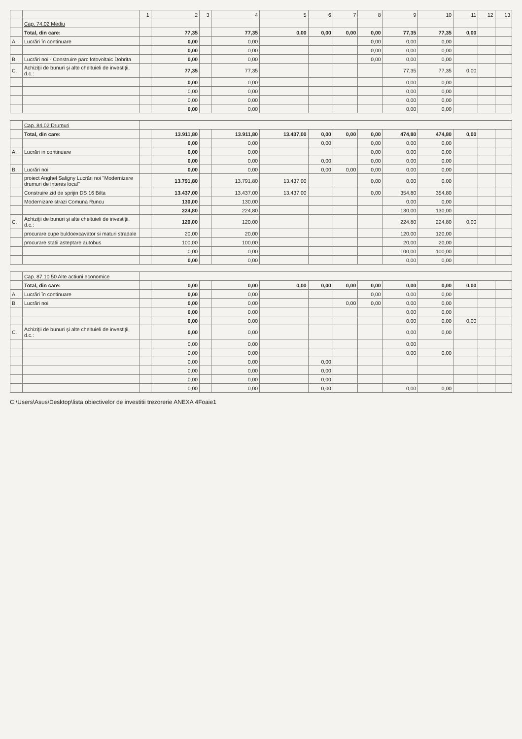| | | 1 | 2 | 3 | 4 | 5 | 6 | 7 | 8 | 9 | 10 | 11 | 12 | 13 |
| --- | --- | --- | --- | --- | --- | --- | --- | --- | --- | --- | --- | --- | --- | --- |
| | Cap. 74.02 Mediu | | | | | | | | | | | | | |
| | Total, din care: | | 77,35 | | 77,35 | 0,00 | 0,00 | 0,00 | 0,00 | 77,35 | 77,35 | 0,00 | | |
| A. | Lucrări în continuare | | 0,00 | | 0,00 | | | | 0,00 | 0,00 | 0,00 | | | |
| | | | 0,00 | | 0,00 | | | | 0,00 | 0,00 | 0,00 | | | |
| B. | Lucrări noi - Construire parc fotovoltaic Dobrita | | 0,00 | | 0,00 | | | | 0,00 | 0,00 | 0,00 | | | |
| C. | Achiziţii de bunuri şi alte cheltuieli de investiţii, d.c.: | | 77,35 | | 77,35 | | | | | 77,35 | 77,35 | 0,00 | | |
| | | | 0,00 | | 0,00 | | | | | 0,00 | 0,00 | | | |
| | | | 0,00 | | 0,00 | | | | | 0,00 | 0,00 | | | |
| | | | 0,00 | | 0,00 | | | | | 0,00 | 0,00 | | | |
| | | | 0,00 | | 0,00 | | | | | 0,00 | 0,00 | | | |
| | Cap. 84.02 Drumuri | | | | | | | | | | | | | |
| | Total, din care: | | 13.911,80 | | 13.911,80 | 13.437,00 | 0,00 | 0,00 | 0,00 | 474,80 | 474,80 | 0,00 | | |
| | | | 0,00 | | 0,00 | | 0,00 | | 0,00 | 0,00 | 0,00 | | | |
| A. | Lucrări in continuare | | 0,00 | | 0,00 | | | | 0,00 | 0,00 | 0,00 | | | |
| | | | 0,00 | | 0,00 | | 0,00 | | 0,00 | 0,00 | 0,00 | | | |
| B. | Lucrări noi | | 0,00 | | 0,00 | | 0,00 | 0,00 | 0,00 | 0,00 | 0,00 | | | |
| | proiect Anghel Saligny Lucrări noi "Modernizare drumuri de interes local" | | 13.791,80 | | 13.791,80 | 13.437,00 | | | 0,00 | 0,00 | 0,00 | | | |
| | Construire zid de sprijin DS 16 Bilta | | 13.437,00 | | 13.437,00 | 13.437,00 | | | 0,00 | 354,80 | 354,80 | | | |
| | Modernizare strazi Comuna Runcu | | 130,00 | | 130,00 | | | | | 0,00 | 0,00 | | | |
| | | | 224,80 | | 224,80 | | | | | 130,00 | 130,00 | | | |
| C. | Achiziţii de bunuri şi alte cheltuieli de investiţii, d.c.: | | 120,00 | | 120,00 | | | | | 224,80 | 224,80 | 0,00 | | |
| | procurare cupe buldoexcavator si maturi stradale | | 20,00 | | 20,00 | | | | | 120,00 | 120,00 | | | |
| | procurare statii asteptare autobus | | 100,00 | | 100,00 | | | | | 20,00 | 20,00 | | | |
| | | | 0,00 | | 0,00 | | | | | 100,00 | 100,00 | | | |
| | | | 0,00 | | 0,00 | | | | | 0,00 | 0,00 | | | |
| | Cap. 87.10.50 Alte actiuni economice | | | | | | | | | | | | | |
| | Total, din care: | | 0,00 | | 0,00 | 0,00 | 0,00 | 0,00 | 0,00 | 0,00 | 0,00 | 0,00 | | |
| A. | Lucrări în continuare | | 0,00 | | 0,00 | | | | 0,00 | 0,00 | 0,00 | | | |
| B. | Lucrări noi | | 0,00 | | 0,00 | | | 0,00 | 0,00 | 0,00 | 0,00 | | | |
| | | | 0,00 | | 0,00 | | | | | 0,00 | 0,00 | | | |
| | | | 0,00 | | 0,00 | | | | | 0,00 | 0,00 | 0,00 | | |
| C. | Achiziţii de bunuri şi alte cheltuieli de investiţii, d.c.: | | 0,00 | | 0,00 | | | | | 0,00 | 0,00 | | | |
| | | | 0,00 | | 0,00 | | | | | 0,00 | | | | |
| | | | 0,00 | | 0,00 | | | | | 0,00 | 0,00 | | | |
| | | | 0,00 | | 0,00 | | 0,00 | | | | | | | |
| | | | 0,00 | | 0,00 | | 0,00 | | | | | | | |
| | | | 0,00 | | 0,00 | | 0,00 | | | | | | | |
| | | | 0,00 | | 0,00 | | 0,00 | | | 0,00 | 0,00 | | | |
C:\Users\Asus\Desktop\lista obiectivelor de investitii trezorerie ANEXA 4Foaie1